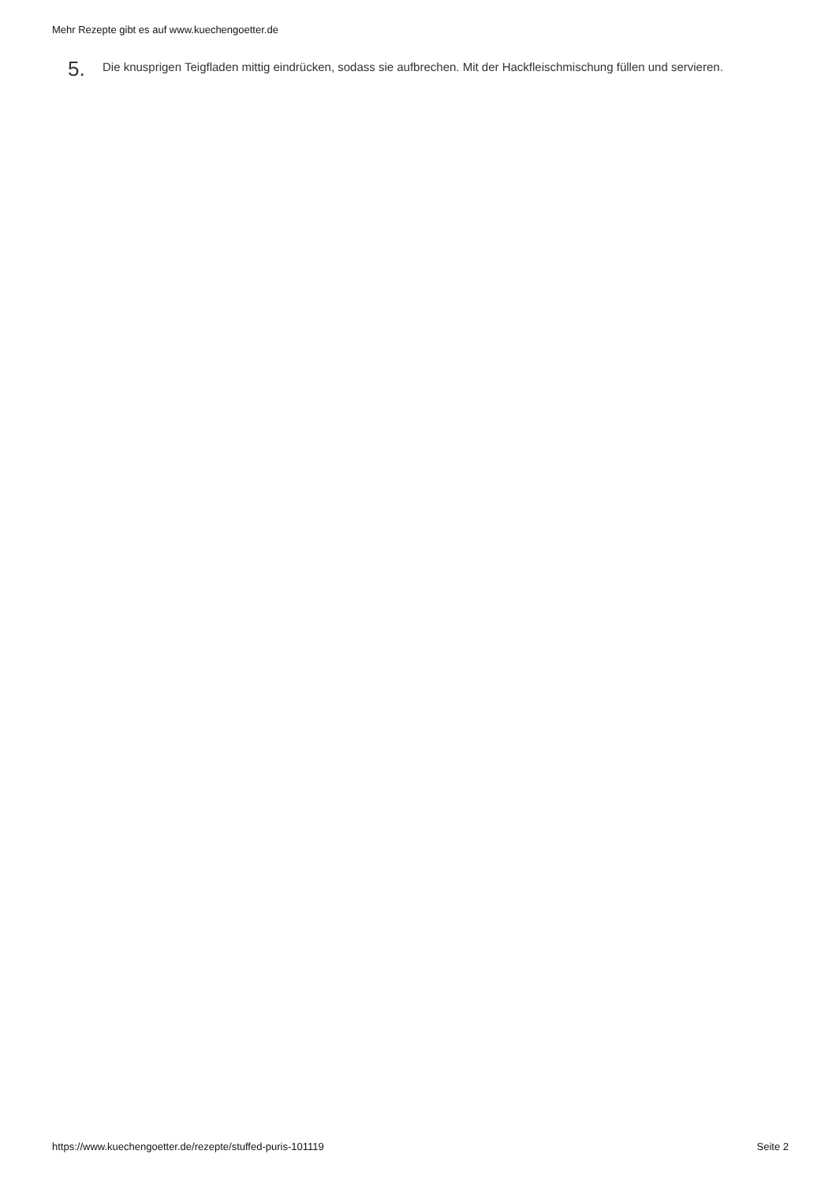Mehr Rezepte gibt es auf www.kuechengoetter.de
5. Die knusprigen Teigfladen mittig eindrücken, sodass sie aufbrechen. Mit der Hackfleischmischung füllen und servieren.
https://www.kuechengoetter.de/rezepte/stuffed-puris-101119 Seite 2